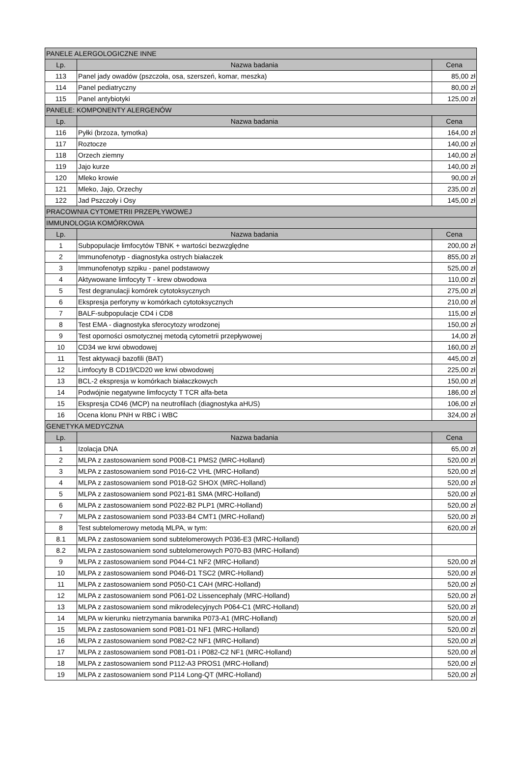| PANELE ALERGOLOGICZNE INNE | | |
| Lp. | Nazwa badania | Cena |
| 113 | Panel jady owadów (pszczoła, osa, szerszeń, komar, meszka) | 85,00 zł |
| 114 | Panel pediatryczny | 80,00 zł |
| 115 | Panel antybiotyki | 125,00 zł |
| PANELE: KOMPONENTY ALERGENÓW | | |
| Lp. | Nazwa badania | Cena |
| 116 | Pyłki (brzoza, tymotka) | 164,00 zł |
| 117 | Roztocze | 140,00 zł |
| 118 | Orzech ziemny | 140,00 zł |
| 119 | Jajo kurze | 140,00 zł |
| 120 | Mleko krowie | 90,00 zł |
| 121 | Mleko, Jajo, Orzechy | 235,00 zł |
| 122 | Jad Pszczoły i Osy | 145,00 zł |
| PRACOWNIA CYTOMETRII PRZEPŁYWOWEJ | | |
| IMMUNOLOGIA KOMÓRKOWA | | |
| Lp. | Nazwa badania | Cena |
| 1 | Subpopulacje limfocytów TBNK + wartości bezwzględne | 200,00 zł |
| 2 | Immunofenotyp - diagnostyka ostrych białaczek | 855,00 zł |
| 3 | Immunofenotyp szpiku - panel podstawowy | 525,00 zł |
| 4 | Aktywowane limfocyty T - krew obwodowa | 110,00 zł |
| 5 | Test degranulacji komórek cytotoksycznych | 275,00 zł |
| 6 | Ekspresja perforyny w komórkach cytotoksycznych | 210,00 zł |
| 7 | BALF-subpopulacje CD4 i CD8 | 115,00 zł |
| 8 | Test EMA - diagnostyka sferocytozy wrodzonej | 150,00 zł |
| 9 | Test oporności osmotycznej metodą cytometrii przepływowej | 14,00 zł |
| 10 | CD34 we krwi obwodowej | 160,00 zł |
| 11 | Test aktywacji bazofili (BAT) | 445,00 zł |
| 12 | Limfocyty B CD19/CD20 we krwi obwodowej | 225,00 zł |
| 13 | BCL-2 ekspresja w komórkach białaczkowych | 150,00 zł |
| 14 | Podwójnie negatywne limfocycty T TCR alfa-beta | 186,00 zł |
| 15 | Ekspresja CD46 (MCP) na neutrofilach (diagnostyka aHUS) | 106,00 zł |
| 16 | Ocena klonu PNH w RBC i WBC | 324,00 zł |
| GENETYKA MEDYCZNA | | |
| Lp. | Nazwa badania | Cena |
| 1 | Izolacja DNA | 65,00 zł |
| 2 | MLPA z zastosowaniem sond P008-C1 PMS2 (MRC-Holland) | 520,00 zł |
| 3 | MLPA z zastosowaniem sond P016-C2 VHL (MRC-Holland) | 520,00 zł |
| 4 | MLPA z zastosowaniem sond P018-G2 SHOX (MRC-Holland) | 520,00 zł |
| 5 | MLPA z zastosowaniem sond P021-B1 SMA (MRC-Holland) | 520,00 zł |
| 6 | MLPA z zastosowaniem sond P022-B2 PLP1 (MRC-Holland) | 520,00 zł |
| 7 | MLPA z zastosowaniem sond P033-B4 CMT1 (MRC-Holland) | 520,00 zł |
| 8 | Test subtelomerowy metodą MLPA, w tym: | 620,00 zł |
| 8.1 | MLPA z zastosowaniem sond subtelomerowych P036-E3 (MRC-Holland) | |
| 8.2 | MLPA z zastosowaniem sond subtelomerowych P070-B3 (MRC-Holland) | |
| 9 | MLPA z zastosowaniem sond P044-C1 NF2 (MRC-Holland) | 520,00 zł |
| 10 | MLPA z zastosowaniem sond P046-D1 TSC2 (MRC-Holland) | 520,00 zł |
| 11 | MLPA z zastosowaniem sond P050-C1 CAH (MRC-Holland) | 520,00 zł |
| 12 | MLPA z zastosowaniem sond P061-D2 Lissencephaly (MRC-Holland) | 520,00 zł |
| 13 | MLPA z zastosowaniem sond mikrodelecyjnych P064-C1 (MRC-Holland) | 520,00 zł |
| 14 | MLPA w kierunku nietrzymania barwnika P073-A1 (MRC-Holland) | 520,00 zł |
| 15 | MLPA z zastosowaniem sond P081-D1 NF1 (MRC-Holland) | 520,00 zł |
| 16 | MLPA z zastosowaniem sond P082-C2 NF1 (MRC-Holland) | 520,00 zł |
| 17 | MLPA z zastosowaniem sond P081-D1 i P082-C2 NF1 (MRC-Holland) | 520,00 zł |
| 18 | MLPA z zastosowaniem sond P112-A3 PROS1 (MRC-Holland) | 520,00 zł |
| 19 | MLPA z zastosowaniem sond P114 Long-QT (MRC-Holland) | 520,00 zł |